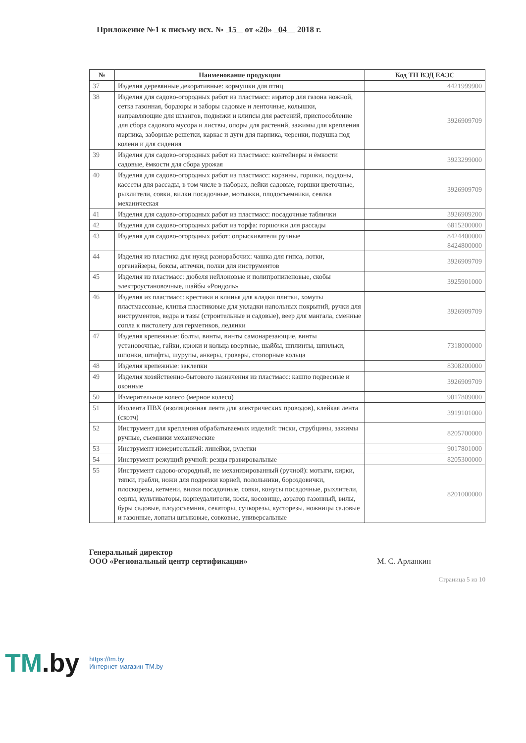Приложение №1 к письму исх. № 15 от «20» 04 2018 г.
| № | Наименование продукции | Код ТН ВЭД ЕАЭС |
| --- | --- | --- |
| 37 | Изделия деревянные декоративные: кормушки для птиц | 4421999900 |
| 38 | Изделия для садово-огородных работ из пластмасс: аэратор для газона ножной, сетка газонная, бордюры и заборы садовые и ленточные, колышки, направляющие для шлангов, подвязки и клипсы для растений, приспособление для сбора садового мусора и листвы, опоры для растений, зажимы для крепления парника, заборные решетки, каркас и дуги для парника, черенки, подушка под колени и для сидения | 3926909709 |
| 39 | Изделия для садово-огородных работ из пластмасс: контейнеры и ёмкости садовые, ёмкости для сбора урожая | 3923299000 |
| 40 | Изделия для садово-огородных работ из пластмасс: корзины, горшки, поддоны, кассеты для рассады, в том числе в наборах, лейки садовые, горшки цветочные, рыхлители, совки, вилки посадочные, мотыжки, плодосъемники, сеялка механическая | 3926909709 |
| 41 | Изделия для садово-огородных работ из пластмасс: посадочные таблички | 3926909200 |
| 42 | Изделия для садово-огородных работ из торфа: горшочки для рассады | 6815200000 |
| 43 | Изделия для садово-огородных работ: опрыскиватели ручные | 8424400000 8424800000 |
| 44 | Изделия из пластика для нужд разнорабочих: чашка для гипса, лотки, органайзеры, боксы, аптечки, полки для инструментов | 3926909709 |
| 45 | Изделия из пластмасс: дюбеля нейлоновые и полипропиленовые, скобы электроустановочные, шайбы «Рондоль» | 3925901000 |
| 46 | Изделия из пластмасс: крестики и клинья для кладки плитки, хомуты пластмассовые, клинья пластиковые для укладки напольных покрытий, ручки для инструментов, ведра и тазы (строительные и садовые), веер для мангала, сменные сопла к пистолету для герметиков, ледянки | 3926909709 |
| 47 | Изделия крепежные: болты, винты, винты самонарезающие, винты установочные, гайки, крюки и кольца ввертные, шайбы, шплинты, шпильки, шпонки, штифты, шурупы, анкеры, гроверы, стопорные кольца | 7318000000 |
| 48 | Изделия крепежные: заклепки | 8308200000 |
| 49 | Изделия хозяйственно-бытового назначения из пластмасс: кашпо подвесные и оконные | 3926909709 |
| 50 | Измерительное колесо (мерное колесо) | 9017809000 |
| 51 | Изолента ПВХ (изоляционная лента для электрических проводов), клейкая лента (скотч) | 3919101000 |
| 52 | Инструмент для крепления обрабатываемых изделий: тиски, струбцины, зажимы ручные, съемники механические | 8205700000 |
| 53 | Инструмент измерительный: линейки, рулетки | 9017801000 |
| 54 | Инструмент режущий ручной: резцы гравировальные | 8205300000 |
| 55 | Инструмент садово-огородный, не механизированный (ручной): мотыги, кирки, тяпки, грабли, ножи для подрезки корней, полольники, бороздовички, плоскорезы, кетмени, вилки посадочные, совки, конусы посадочные, рыхлители, серпы, культиваторы, корнеудалители, косы, косовище, аэратор газонный, вилы, буры садовые, плодосъемник, секаторы, сучкорезы, кусторезы, ножницы садовые и газонные, лопаты штыковые, совковые, универсальные | 8201000000 |
Генеральный директор
ООО «Региональный центр сертификации»
М. С. Арланкин
Страница 5 из 10
TM.by
https://tm.by
Интернет-магазин TM.by